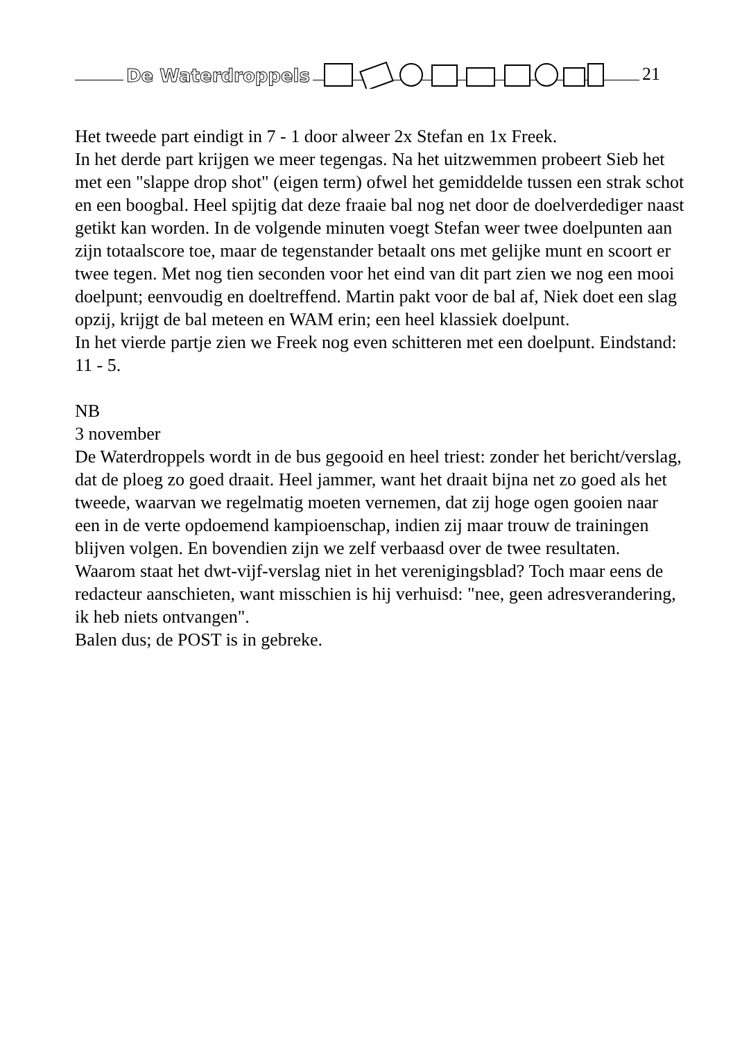De Waterdroppels 21
Het tweede part eindigt in 7 - 1 door alweer 2x Stefan en 1x Freek.
In het derde part krijgen we meer tegengas. Na het uitzwemmen probeert Sieb het met een "slappe drop shot" (eigen term) ofwel het gemiddelde tussen een strak schot en een boogbal. Heel spijtig dat deze fraaie bal nog net door de doelverdediger naast getikt kan worden. In de volgende minuten voegt Stefan weer twee doelpunten aan zijn totaalscore toe, maar de tegenstander betaalt ons met gelijke munt en scoort er twee tegen. Met nog tien seconden voor het eind van dit part zien we nog een mooi doelpunt; eenvoudig en doeltreffend. Martin pakt voor de bal af, Niek doet een slag opzij, krijgt de bal meteen en WAM erin; een heel klassiek doelpunt.
In het vierde partje zien we Freek nog even schitteren met een doelpunt. Eindstand: 11 - 5.
NB
3 november
De Waterdroppels wordt in de bus gegooid en heel triest: zonder het bericht/verslag, dat de ploeg zo goed draait. Heel jammer, want het draait bijna net zo goed als het tweede, waarvan we regelmatig moeten vernemen, dat zij hoge ogen gooien naar een in de verte opdoemend kampioenschap, indien zij maar trouw de trainingen blijven volgen. En bovendien zijn we zelf verbaasd over de twee resultaten.
Waarom staat het dwt-vijf-verslag niet in het verenigingsblad? Toch maar eens de redacteur aanschieten, want misschien is hij verhuisd: "nee, geen adresverandering, ik heb niets ontvangen".
Balen dus; de POST is in gebreke.